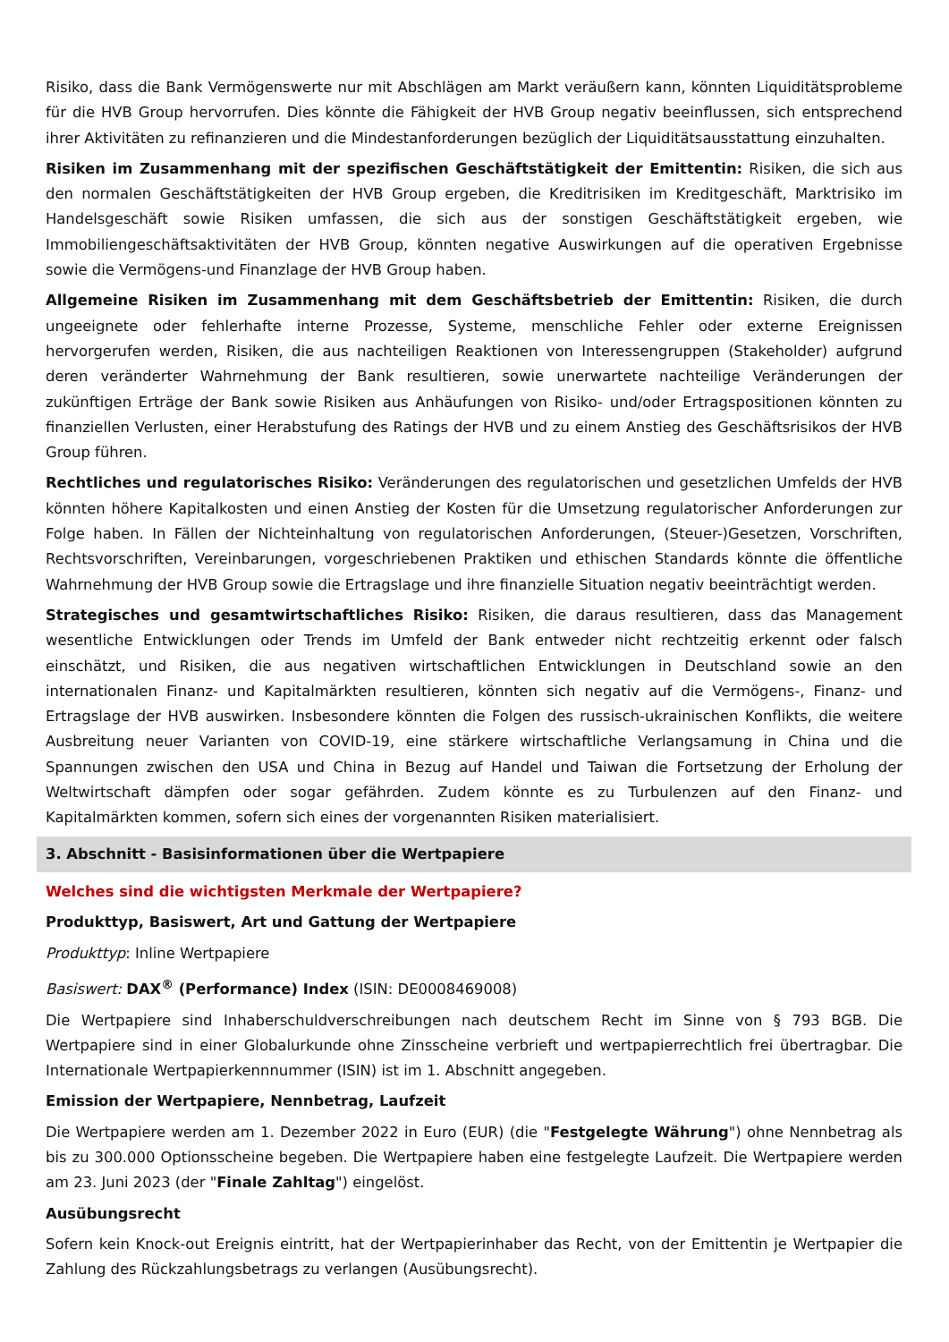Risiko, dass die Bank Vermögenswerte nur mit Abschlägen am Markt veräußern kann, könnten Liquiditätsprobleme für die HVB Group hervorrufen. Dies könnte die Fähigkeit der HVB Group negativ beeinflussen, sich entsprechend ihrer Aktivitäten zu refinanzieren und die Mindestanforderungen bezüglich der Liquiditätsausstattung einzuhalten.
Risiken im Zusammenhang mit der spezifischen Geschäftstätigkeit der Emittentin: Risiken, die sich aus den normalen Geschäftstätigkeiten der HVB Group ergeben, die Kreditrisiken im Kreditgeschäft, Marktrisiko im Handelsgeschäft sowie Risiken umfassen, die sich aus der sonstigen Geschäftstätigkeit ergeben, wie Immobiliengeschäftsaktivitäten der HVB Group, könnten negative Auswirkungen auf die operativen Ergebnisse sowie die Vermögens-und Finanzlage der HVB Group haben.
Allgemeine Risiken im Zusammenhang mit dem Geschäftsbetrieb der Emittentin: Risiken, die durch ungeeignete oder fehlerhafte interne Prozesse, Systeme, menschliche Fehler oder externe Ereignissen hervorgerufen werden, Risiken, die aus nachteiligen Reaktionen von Interessengruppen (Stakeholder) aufgrund deren veränderter Wahrnehmung der Bank resultieren, sowie unerwartete nachteilige Veränderungen der zukünftigen Erträge der Bank sowie Risiken aus Anhäufungen von Risiko- und/oder Ertragspositionen könnten zu finanziellen Verlusten, einer Herabstufung des Ratings der HVB und zu einem Anstieg des Geschäftsrisikos der HVB Group führen.
Rechtliches und regulatorisches Risiko: Veränderungen des regulatorischen und gesetzlichen Umfelds der HVB könnten höhere Kapitalkosten und einen Anstieg der Kosten für die Umsetzung regulatorischer Anforderungen zur Folge haben. In Fällen der Nichteinhaltung von regulatorischen Anforderungen, (Steuer-)Gesetzen, Vorschriften, Rechtsvorschriften, Vereinbarungen, vorgeschriebenen Praktiken und ethischen Standards könnte die öffentliche Wahrnehmung der HVB Group sowie die Ertragslage und ihre finanzielle Situation negativ beeinträchtigt werden.
Strategisches und gesamtwirtschaftliches Risiko: Risiken, die daraus resultieren, dass das Management wesentliche Entwicklungen oder Trends im Umfeld der Bank entweder nicht rechtzeitig erkennt oder falsch einschätzt, und Risiken, die aus negativen wirtschaftlichen Entwicklungen in Deutschland sowie an den internationalen Finanz- und Kapitalmärkten resultieren, könnten sich negativ auf die Vermögens-, Finanz- und Ertragslage der HVB auswirken. Insbesondere könnten die Folgen des russisch-ukrainischen Konflikts, die weitere Ausbreitung neuer Varianten von COVID-19, eine stärkere wirtschaftliche Verlangsamung in China und die Spannungen zwischen den USA und China in Bezug auf Handel und Taiwan die Fortsetzung der Erholung der Weltwirtschaft dämpfen oder sogar gefährden. Zudem könnte es zu Turbulenzen auf den Finanz- und Kapitalmärkten kommen, sofern sich eines der vorgenannten Risiken materialisiert.
3. Abschnitt - Basisinformationen über die Wertpapiere
Welches sind die wichtigsten Merkmale der Wertpapiere?
Produkttyp, Basiswert, Art und Gattung der Wertpapiere
Produkttyp: Inline Wertpapiere
Basiswert: DAX<sup>®</sup> (Performance) Index (ISIN: DE0008469008)
Die Wertpapiere sind Inhaberschuldverschreibungen nach deutschem Recht im Sinne von § 793 BGB. Die Wertpapiere sind in einer Globalurkunde ohne Zinsscheine verbrieft und wertpapierrechtlich frei übertragbar. Die Internationale Wertpapierkennnummer (ISIN) ist im 1. Abschnitt angegeben.
Emission der Wertpapiere, Nennbetrag, Laufzeit
Die Wertpapiere werden am 1. Dezember 2022 in Euro (EUR) (die "Festgelegte Währung") ohne Nennbetrag als bis zu 300.000 Optionsscheine begeben. Die Wertpapiere haben eine festgelegte Laufzeit. Die Wertpapiere werden am 23. Juni 2023 (der "Finale Zahltag") eingelöst.
Ausübungsrecht
Sofern kein Knock-out Ereignis eintritt, hat der Wertpapierinhaber das Recht, von der Emittentin je Wertpapier die Zahlung des Rückzahlungsbetrags zu verlangen (Ausübungsrecht).